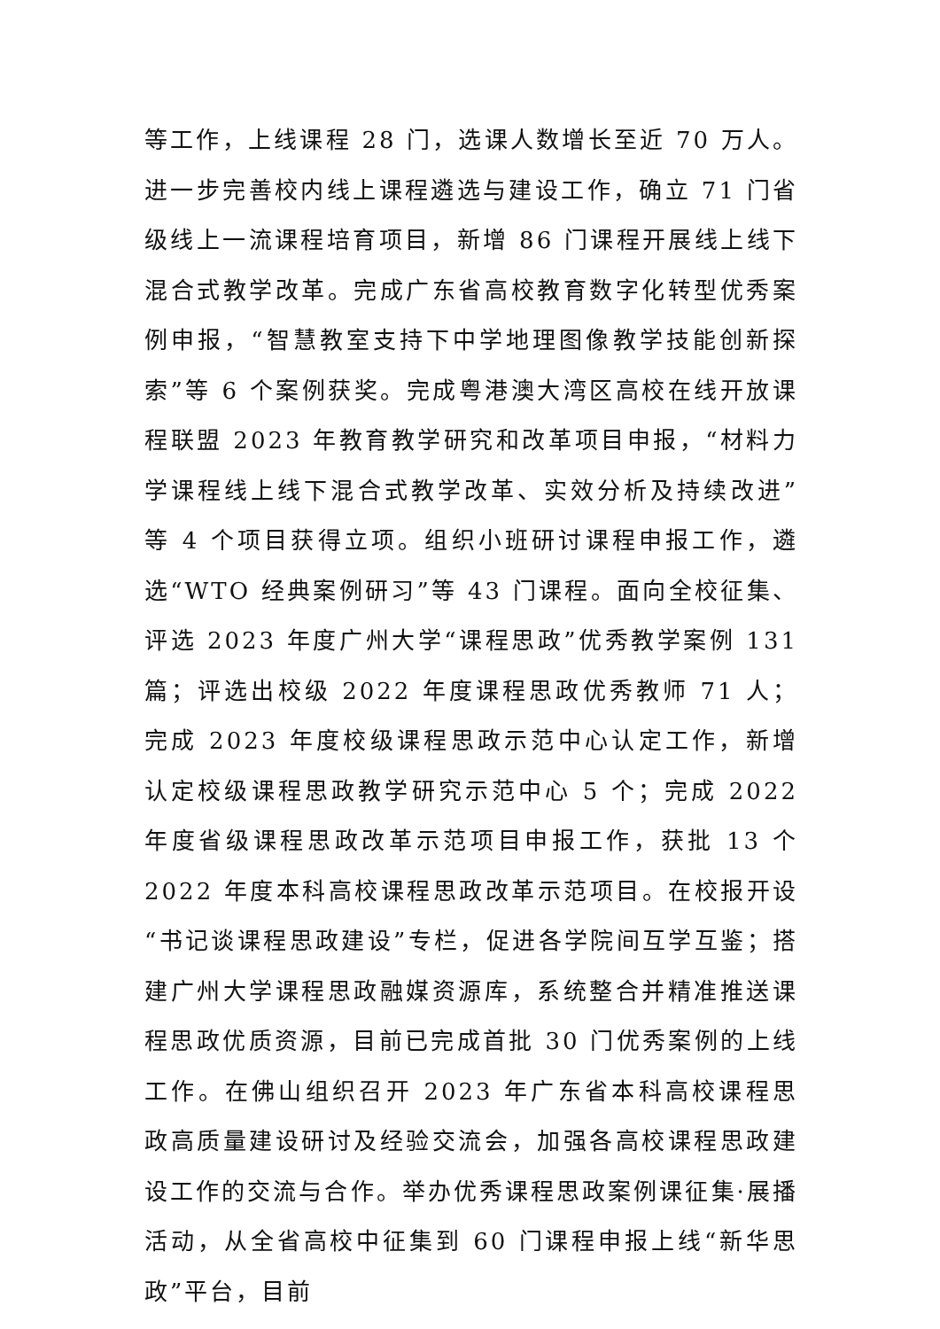等工作，上线课程 28 门，选课人数增长至近 70 万人。进一步完善校内线上课程遴选与建设工作，确立 71 门省级线上一流课程培育项目，新增 86 门课程开展线上线下混合式教学改革。完成广东省高校教育数字化转型优秀案例申报，“智慧教室支持下中学地理图像教学技能创新探索”等 6 个案例获奖。完成粤港澳大湾区高校在线开放课程联盟 2023 年教育教学研究和改革项目申报，“材料力学课程线上线下混合式教学改革、实效分析及持续改进”等 4 个项目获得立项。组织小班研讨课程申报工作，遴选“WTO 经典案例研习”等 43 门课程。面向全校征集、评选 2023 年度广州大学“课程思政”优秀教学案例 131 篇；评选出校级 2022 年度课程思政优秀教师 71 人；完成 2023 年度校级课程思政示范中心认定工作，新增认定校级课程思政教学研究示范中心 5 个；完成 2022 年度省级课程思政改革示范项目申报工作，获批 13 个 2022 年度本科高校课程思政改革示范项目。在校报开设“书记谈课程思政建设”专栏，促进各学院间互学互鉴；搭建广州大学课程思政融媒资源库，系统整合并精准推送课程思政优质资源，目前已完成首批 30 门优秀案例的上线工作。在佛山组织召开 2023 年广东省本科高校课程思政高质量建设研讨及经验交流会，加强各高校课程思政建设工作的交流与合作。举办优秀课程思政案例课征集·展播活动，从全省高校中征集到 60 门课程申报上线“新华思政”平台，目前